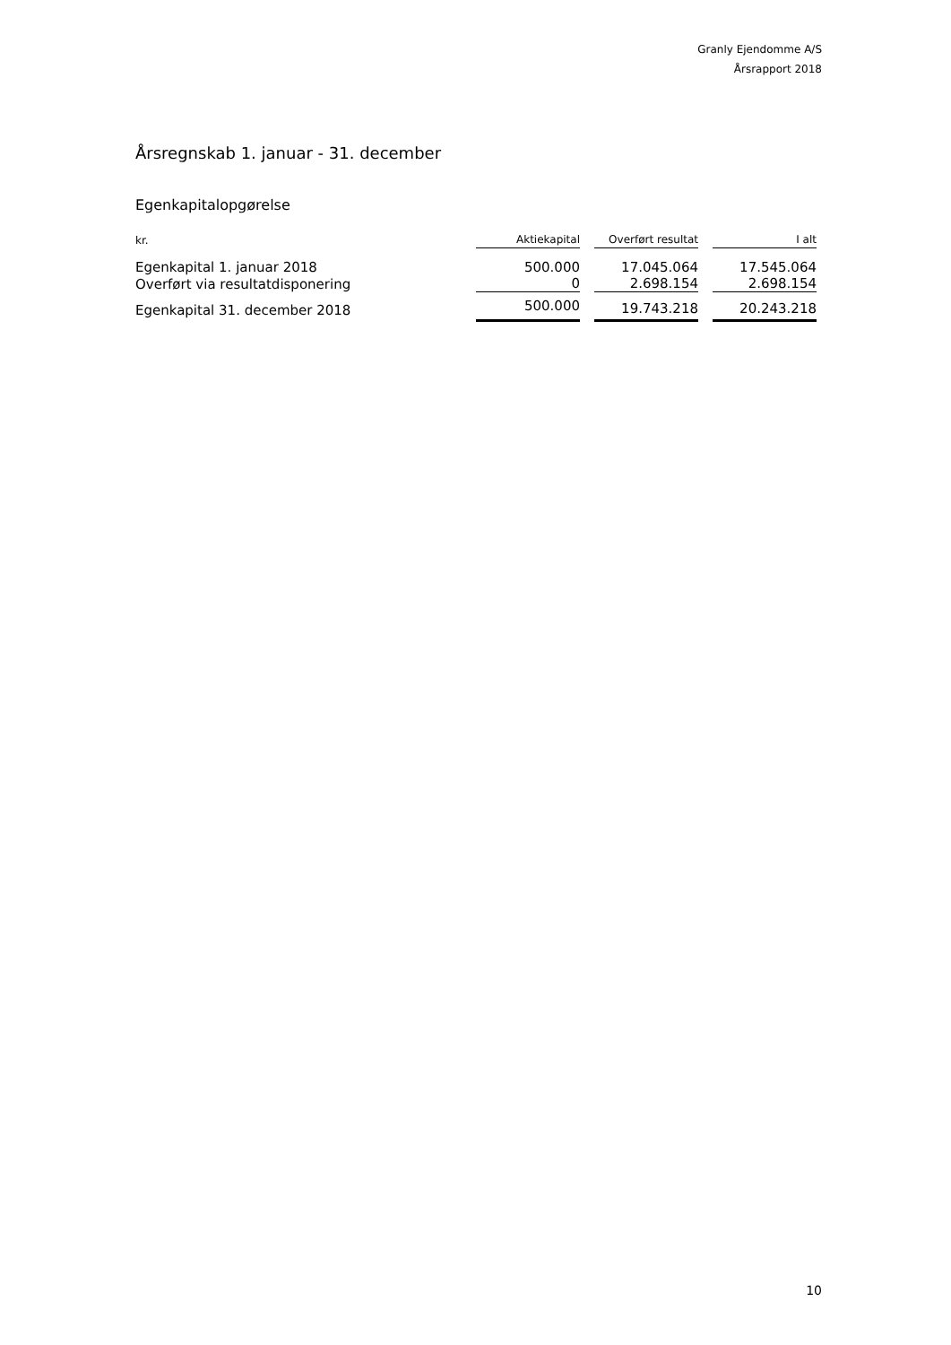Granly Ejendomme A/S
Årsrapport 2018
Årsregnskab 1. januar - 31. december
Egenkapitalopgørelse
| kr. | Aktiekapital | | Overført resultat | | I alt |
| --- | --- | --- | --- | --- | --- |
| Egenkapital 1. januar 2018 | 500.000 | | 17.045.064 | | 17.545.064 |
| Overført via resultatdisponering | 0 | | 2.698.154 | | 2.698.154 |
| Egenkapital 31. december 2018 | 500.000 | | 19.743.218 | | 20.243.218 |
10